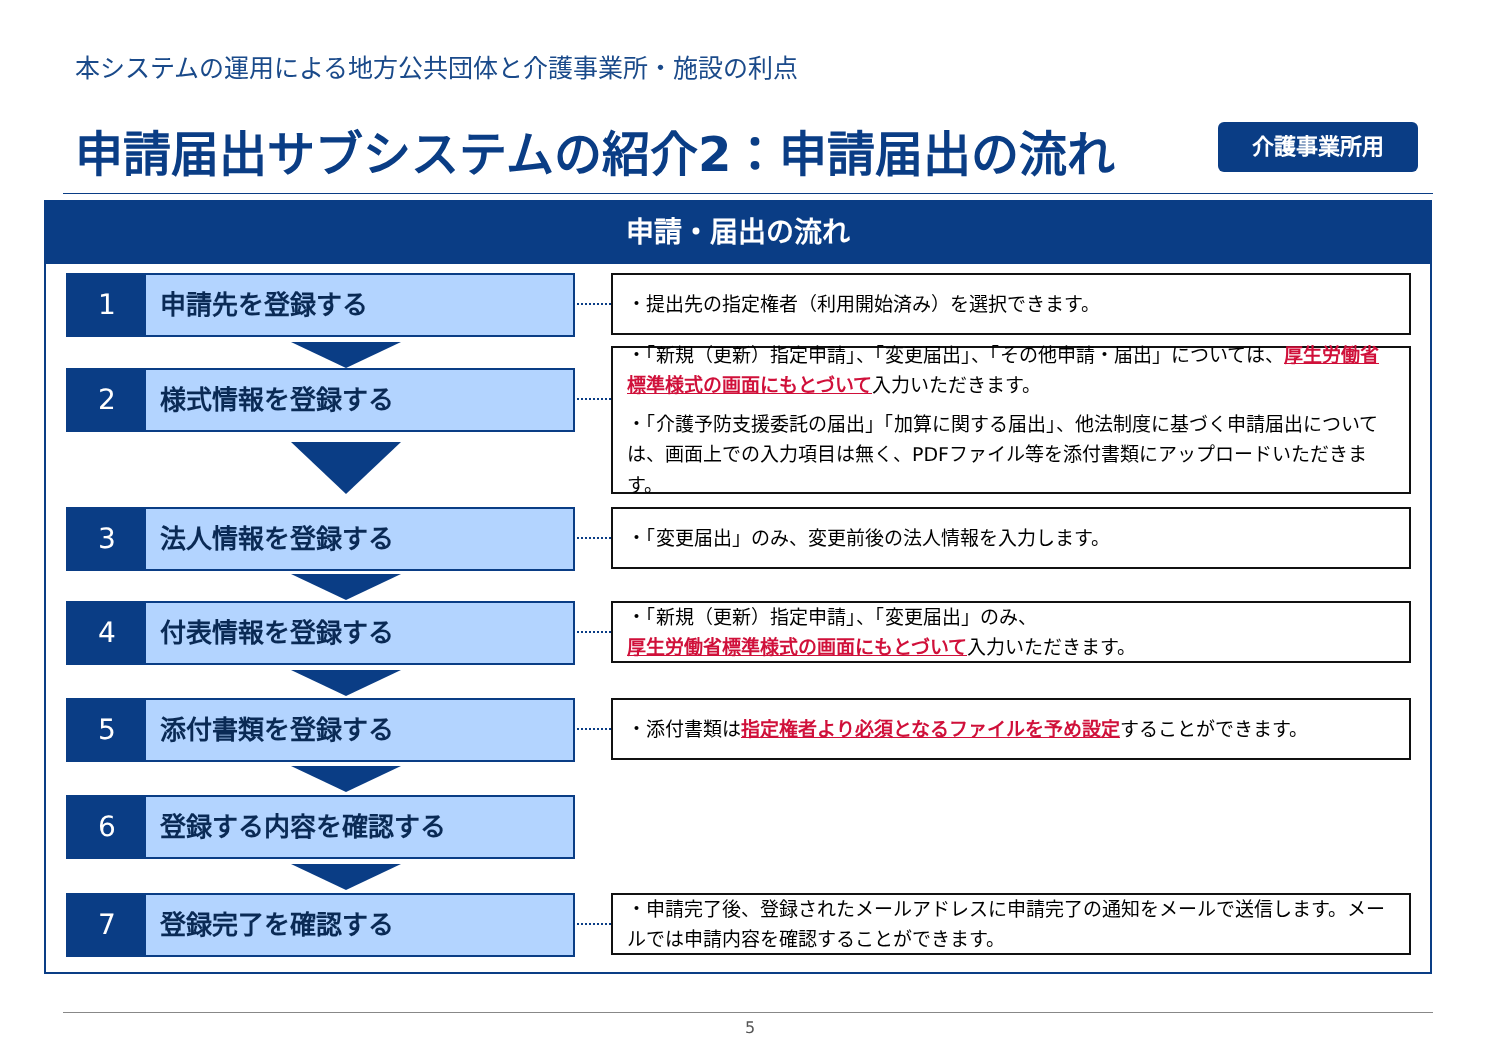本システムの運用による地方公共団体と介護事業所・施設の利点
申請届出サブシステムの紹介2：申請届出の流れ
介護事業所用
申請・届出の流れ
1 申請先を登録する ・提出先の指定権者（利用開始済み）を選択できます。
2 様式情報を登録する
・「新規（更新）指定申請」、「変更届出」、「その他申請・届出」については、厚生労働省標準様式の画面にもとづいて入力いただきます。
・「介護予防支援委託の届出」「加算に関する届出」、他法制度に基づく申請届出については、画面上での入力項目は無く、PDFファイル等を添付書類にアップロードいただきます。
3 法人情報を登録する ・「変更届出」のみ、変更前後の法人情報を入力します。
4 付表情報を登録する
・「新規（更新）指定申請」、「変更届出」のみ、
厚生労働省標準様式の画面にもとづいて入力いただきます。
5 添付書類を登録する ・添付書類は指定権者より必須となるファイルを予め設定することができます。
6 登録する内容を確認する
7 登録完了を確認する
・申請完了後、登録されたメールアドレスに申請完了の通知をメールで送信します。メールでは申請内容を確認することができます。
5